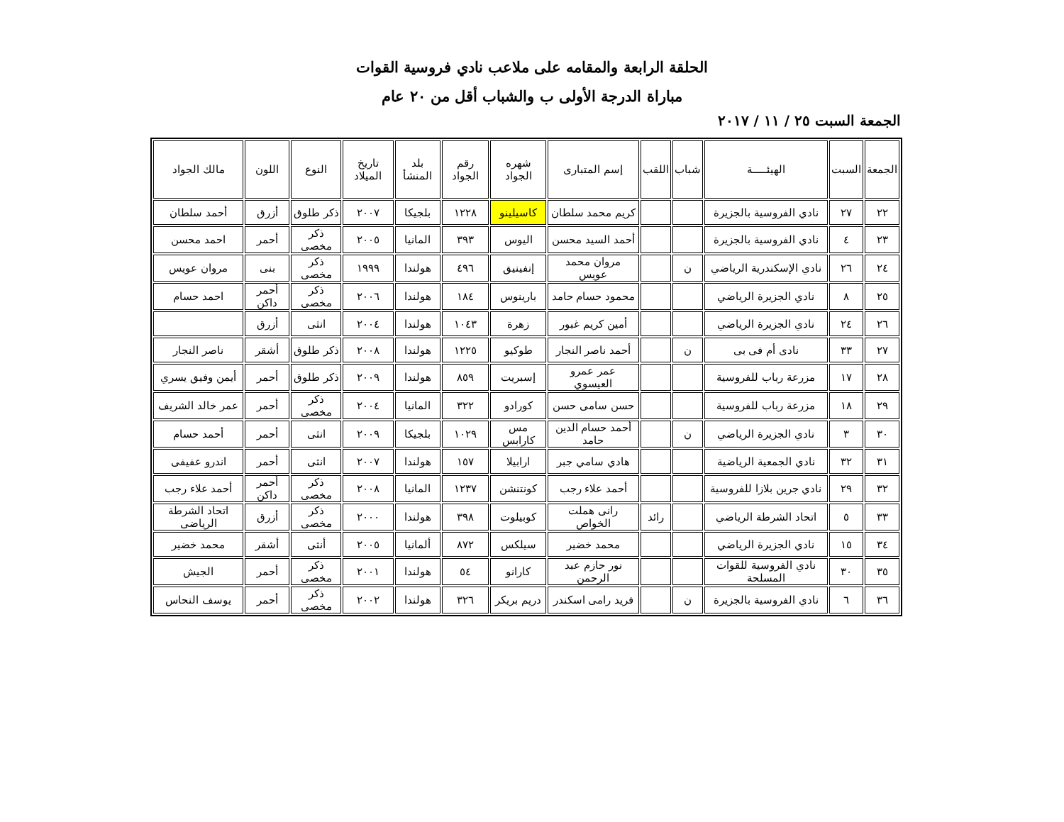الحلقة الرابعة والمقامه على ملاعب نادي فروسية القوات
مباراة الدرجة الأولى ب والشباب أقل من ٢٠ عام
الجمعة السبت ٢٥ / ١١ / ٢٠١٧
| الجمعة | السبت | الهيئـــــة | شباب | اللقب | إسم المتبارى | شهره الجواد | رقم الجواد | بلد المنشأ | تاريخ الميلاد | النوع | اللون | مالك الجواد |
| --- | --- | --- | --- | --- | --- | --- | --- | --- | --- | --- | --- | --- |
| ٢٢ | ٢٧ | نادي الفروسية بالجزيرة | | | كريم محمد سلطان | كاسيلينو | ١٢٢٨ | بلجيكا | ٢٠٠٧ | ذكر طلوق | أزرق | أحمد سلطان |
| ٢٣ | ٤ | نادي الفروسية بالجزيرة | | | أحمد السيد محسن | اليوس | ٣٩٣ | المانيا | ٢٠٠٥ | ذكر مخصى | أحمر | احمد محسن |
| ٢٤ | ٢٦ | نادي الإسكندرية الرياضي | ن | | مروان محمد عويس | إنفينيق | ٤٩٦ | هولندا | ١٩٩٩ | ذكر مخصى | بنى | مروان عويس |
| ٢٥ | ٨ | نادي الجزيرة الرياضي | | | محمود حسام حامد | بارينوس | ١٨٤ | هولندا | ٢٠٠٦ | ذكر مخصى | أحمر داكن | احمد حسام |
| ٢٦ | ٢٤ | نادي الجزيرة الرياضي | | | أمين كريم غبور | زهرة | ١٠٤٣ | هولندا | ٢٠٠٤ | انثى | أزرق | |
| ٢٧ | ٣٣ | نادى أم فى بى | ن | | أحمد ناصر النجار | طوكيو | ١٢٢٥ | هولندا | ٢٠٠٨ | ذكر طلوق | أشقر | ناصر النجار |
| ٢٨ | ١٧ | مزرعة رباب للفروسية | | | عمر عمرو العيسوي | إسبريت | ٨٥٩ | هولندا | ٢٠٠٩ | ذكر طلوق | أحمر | أيمن وفيق يسري |
| ٢٩ | ١٨ | مزرعة رباب للفروسية | | | حسن سامى حسن | كورادو | ٣٢٢ | المانيا | ٢٠٠٤ | ذكر مخصى | أحمر | عمر خالد الشريف |
| ٣٠ | ٣ | نادي الجزيرة الرياضي | ن | | أحمد حسام الدين حامد | مس كارابس | ١٠٢٩ | بلجيكا | ٢٠٠٩ | انثى | أحمر | أحمد حسام |
| ٣١ | ٣٢ | نادي الجمعية الرياضية | | | هادي سامي جبر | ارابيلا | ١٥٧ | هولندا | ٢٠٠٧ | انثى | أحمر | اندرو عفيفى |
| ٣٢ | ٢٩ | نادي جرين بلازا للفروسية | | | أحمد علاء رجب | كونتنشن | ١٢٣٧ | المانيا | ٢٠٠٨ | ذكر مخصى | أحمر داكن | أحمد علاء رجب |
| ٣٣ | ٥ | اتحاد الشرطة الرياضي | | رائد | رانى هملت الخواص | كوبيلوت | ٣٩٨ | هولندا | ٢٠٠٠ | ذكر مخصى | أزرق | اتحاد الشرطة الرياضى |
| ٣٤ | ١٥ | نادي الجزيرة الرياضي | | | محمد خضير | سيلكس | ٨٧٢ | ألمانيا | ٢٠٠٥ | أنثى | أشقر | محمد خضير |
| ٣٥ | ٣٠ | نادي الفروسية للقوات المسلحة | | | نور حازم عبد الرحمن | كارانو | ٥٤ | هولندا | ٢٠٠١ | ذكر مخصى | أحمر | الجيش |
| ٣٦ | ٦ | نادي الفروسية بالجزيرة | ن | | فريد رامى اسكندر | دريم بريكر | ٣٢٦ | هولندا | ٢٠٠٢ | ذكر مخصى | أحمر | يوسف النحاس |